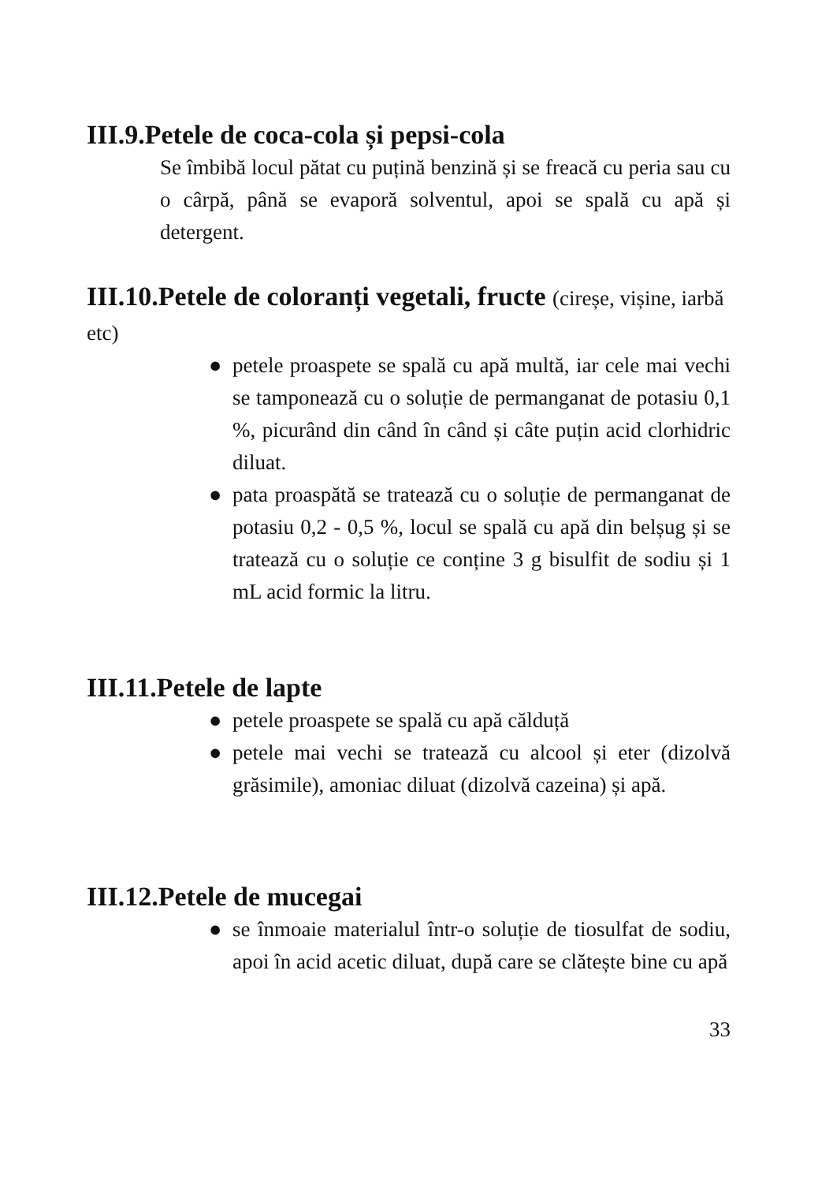III.9.Petele de coca-cola și pepsi-cola
Se îmbibă locul pătat cu puțină benzină și se freacă cu peria sau cu o cârpă, până se evaporă solventul, apoi se spală cu apă și detergent.
III.10.Petele de coloranți vegetali, fructe (cireșe, vișine, iarbă etc)
● petele proaspete se spală cu apă multă, iar cele mai vechi se tamponează cu o soluție de permanganat de potasiu 0,1 %, picurând din când în când și câte puțin acid clorhidric diluat.
● pata proaspătă se tratează cu o soluție de permanganat de potasiu 0,2 - 0,5 %, locul se spală cu apă din belșug și se tratează cu o soluție ce conține 3 g bisulfit de sodiu și 1 mL acid formic la litru.
III.11.Petele de lapte
● petele proaspete se spală cu apă călduță
● petele mai vechi se tratează cu alcool și eter (dizolvă grăsimile), amoniac diluat (dizolvă cazeina) și apă.
III.12.Petele de mucegai
● se înmoaie materialul într-o soluție de tiosulfat de sodiu, apoi în acid acetic diluat, după care se clătește bine cu apă
33